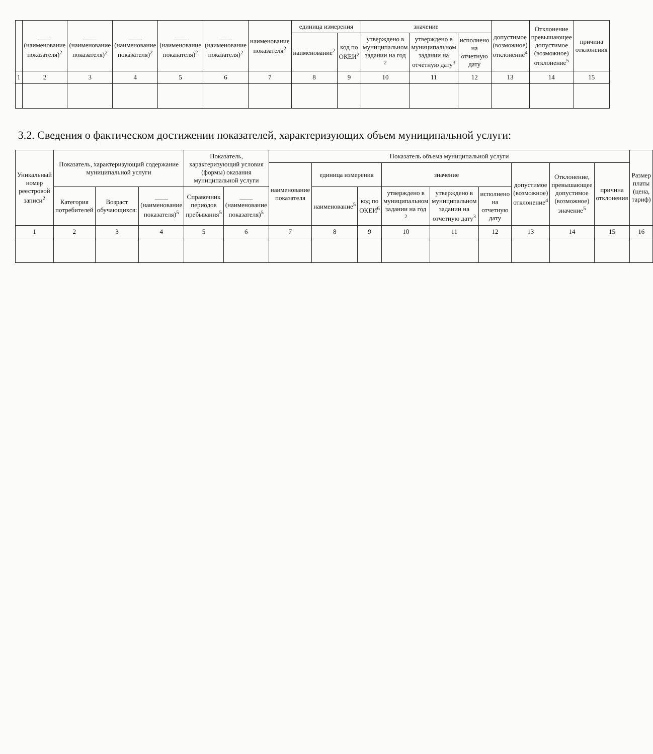| | ____ (наименование показателя)<sup>2</sup> | ____ (наименование показателя)<sup>2</sup> | ____ (наименование показателя)<sup>2</sup> | ____ (наименование показателя)<sup>2</sup> | ____ (наименование показателя)<sup>2</sup> | наименование показателя<sup>2</sup> | единица измерения | | значение | | | допустимое (возможное) отклонение<sup>4</sup> | Отклонение превышающее допустимое (возможное) отклонение<sup>5</sup> | причина отклонения |
| --- | --- | --- | --- | --- | --- | --- | --- | --- | --- | --- | --- | --- | --- | --- |
| | | | | | | | наименование<sup>2</sup> | код по ОКЕИ<sup>2</sup> | утверждено в муниципальном задании на год <sup>2</sup> | утверждено в муниципальном задании на отчетную дату<sup>3</sup> | исполнено на отчетную дату | | | |
| 1 | 2 | 3 | 4 | 5 | 6 | 7 | 8 | 9 | 10 | 11 | 12 | 13 | 14 | 15 |
3.2. Сведения о фактическом достижении показателей, характеризующих объем муниципальной услуги:
| Уникальный номер реестровой записи<sup>2</sup> | Показатель, характеризующий содержание муниципальной услуги | | | Показатель, характеризующий условия (формы) оказания муниципальной услуги | | Показатель объема муниципальной услуги | | | | | | | | | Размер платы (цена, тариф) |
| --- | --- | --- | --- | --- | --- | --- | --- | --- | --- | --- | --- | --- | --- | --- | --- |
| | | | | | | наименование показателя | единица измерения | | значение | | | допустимое (возможное) отклонение<sup>4</sup> | Отклонение, превышающее допустимое (возможное) значение<sup>5</sup> | причина отклонения | |
| | Категория потребителей | Возраст обучающихся: | ____ (наименование показателя)<sup>5</sup> | Справочник периодов пребывания<sup>5</sup> | ____ (наименование показателя)<sup>5</sup> | | наименование<sup>5</sup> | код по ОКЕИ<sup>6</sup> | утверждено в муниципальном задании на год <sup>2</sup> | утверждено в муниципальном задании на отчетную дату<sup>3</sup> | исполнено на отчетную дату | | | | |
| 1 | 2 | 3 | 4 | 5 | 6 | 7 | 8 | 9 | 10 | 11 | 12 | 13 | 14 | 15 | 16 |